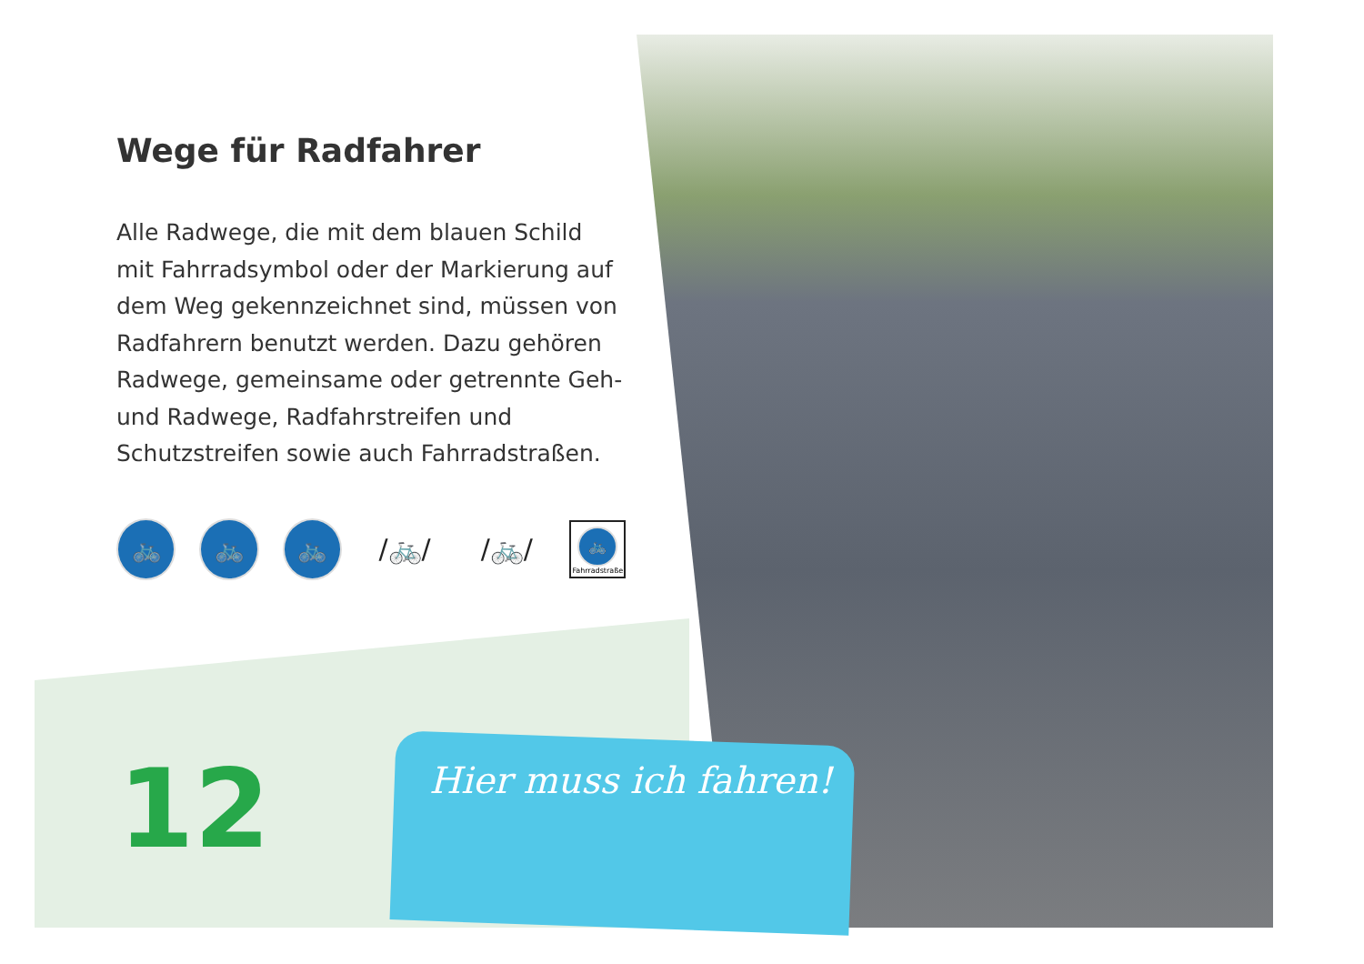Wege für Radfahrer
Alle Radwege, die mit dem blauen Schild mit Fahrradsymbol oder der Markierung auf dem Weg gekennzeichnet sind, müssen von Radfah­rern benutzt werden. Dazu gehören Radwege, gemeinsame oder getrennte Geh- und Radwege, Radfahrstreifen und Schutzstreifen sowie auch Fahrradstraßen.
🚲 🚲 🚲
/🚲/ /🚲/
🚲
Fahrradstraße
12 Hier muss ich fahren!